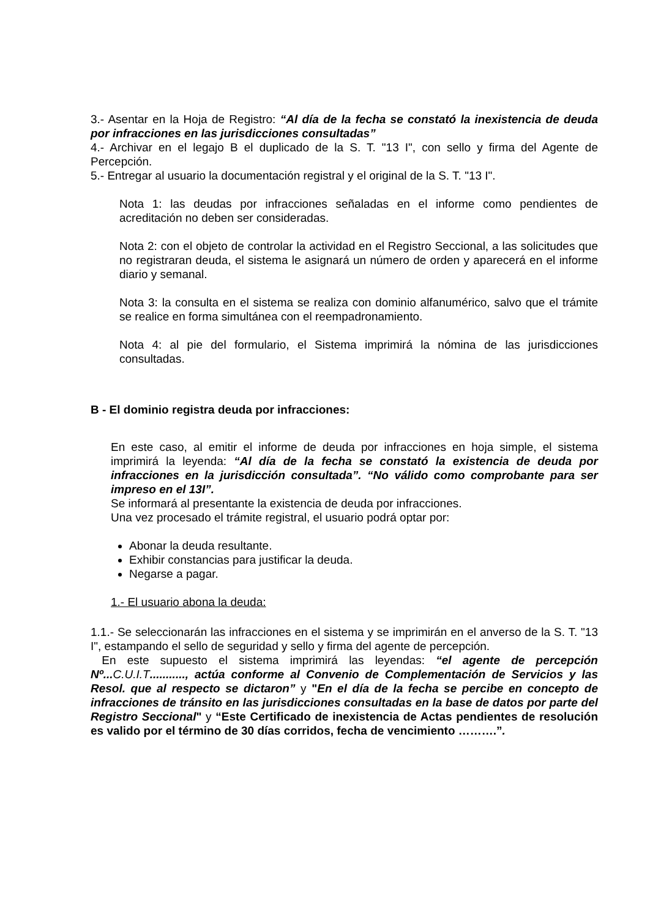3.- Asentar en la Hoja de Registro: “Al día de la fecha se constató la inexistencia de deuda por infracciones en las jurisdicciones consultadas”
4.- Archivar en el legajo B el duplicado de la S. T. "13 I", con sello y firma del Agente de Percepción.
5.- Entregar al usuario la documentación registral y el original de la S. T. "13 I".
Nota 1: las deudas por infracciones señaladas en el informe como pendientes de acreditación no deben ser consideradas.
Nota 2: con el objeto de controlar la actividad en el Registro Seccional, a las solicitudes que no registraran deuda, el sistema le asignará un número de orden y aparecerá en el informe diario y semanal.
Nota 3: la consulta en el sistema se realiza con dominio alfanumérico, salvo que el trámite se realice en forma simultánea con el reempadronamiento.
Nota 4: al pie del formulario, el Sistema imprimirá la nómina de las jurisdicciones consultadas.
B - El dominio registra deuda por infracciones:
En este caso, al emitir el informe de deuda por infracciones en hoja simple, el sistema imprimirá la leyenda: “Al día de la fecha se constató la existencia de deuda por infracciones en la jurisdicción consultada”. “No válido como comprobante para ser impreso en el 13I”.
Se informará al presentante la existencia de deuda por infracciones.
Una vez procesado el trámite registral, el usuario podrá optar por:
Abonar la deuda resultante.
Exhibir constancias para justificar la deuda.
Negarse a pagar.
1.- El usuario abona la deuda:
1.1.- Se seleccionarán las infracciones en el sistema y se imprimirán en el anverso de la S. T. "13 I", estampando el sello de seguridad y sello y firma del agente de percepción.
En este supuesto el sistema imprimirá las leyendas: “el agente de percepción Nº... C.U.I.T..........., actúa conforme al Convenio de Complementación de Servicios y las Resol. que al respecto se dictaron” y "En el día de la fecha se percibe en concepto de infracciones de tránsito en las jurisdicciones consultadas en la base de datos por parte del Registro Seccional" y “Este Certificado de inexistencia de Actas pendientes de resolución es valido por el término de 30 días corridos, fecha de vencimiento ……….”.